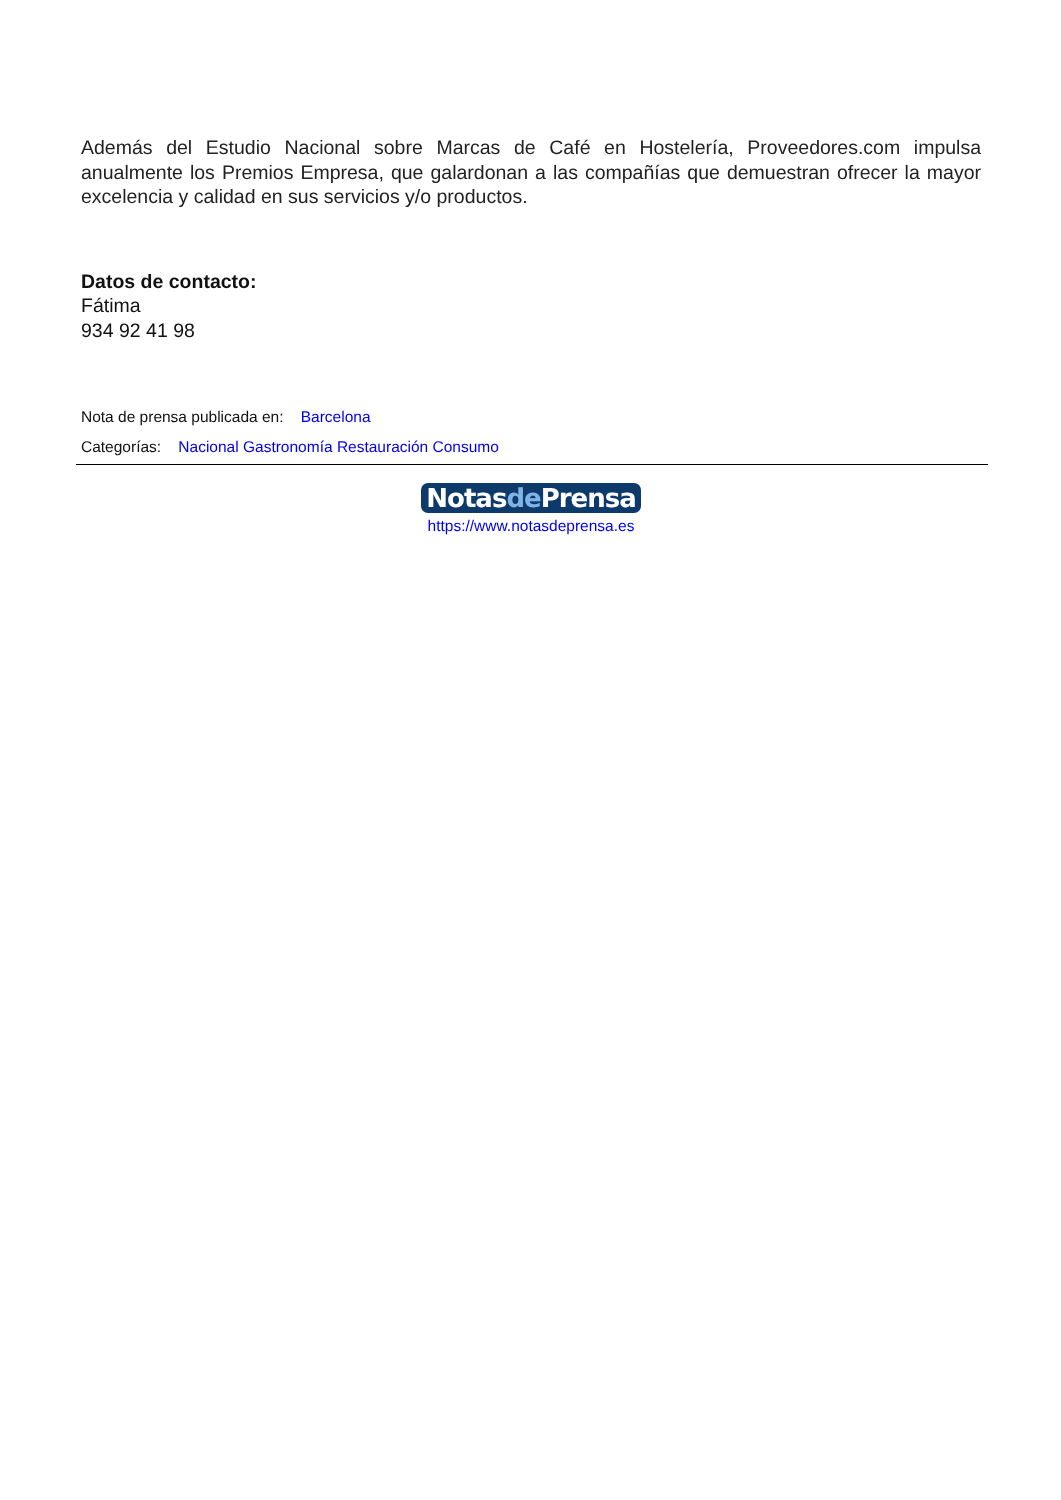Además del Estudio Nacional sobre Marcas de Café en Hostelería, Proveedores.com impulsa anualmente los Premios Empresa, que galardonan a las compañías que demuestran ofrecer la mayor excelencia y calidad en sus servicios y/o productos.
Datos de contacto:
Fátima
934 92 41 98
Nota de prensa publicada en: Barcelona
Categorías: Nacional Gastronomía Restauración Consumo
Notasde Prensa
https://www.notasdeprensa.es